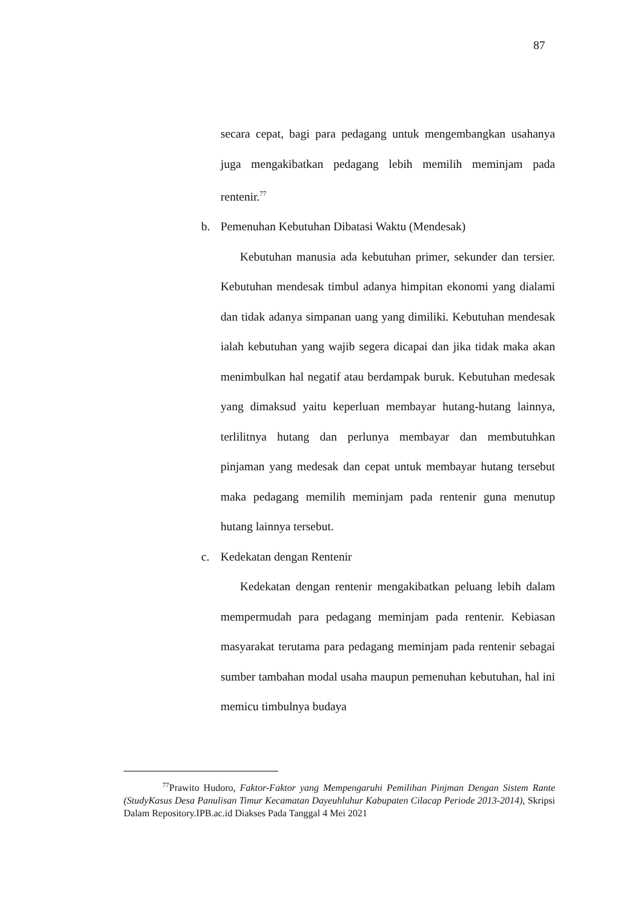87
secara cepat, bagi para pedagang untuk mengembangkan usahanya juga mengakibatkan pedagang lebih memilih meminjam pada rentenir.<sup>77</sup>
b. Pemenuhan Kebutuhan Dibatasi Waktu (Mendesak)
Kebutuhan manusia ada kebutuhan primer, sekunder dan tersier. Kebutuhan mendesak timbul adanya himpitan ekonomi yang dialami dan tidak adanya simpanan uang yang dimiliki. Kebutuhan mendesak ialah kebutuhan yang wajib segera dicapai dan jika tidak maka akan menimbulkan hal negatif atau berdampak buruk. Kebutuhan medesak yang dimaksud yaitu keperluan membayar hutang-hutang lainnya, terlilitnya hutang dan perlunya membayar dan membutuhkan pinjaman yang medesak dan cepat untuk membayar hutang tersebut maka pedagang memilih meminjam pada rentenir guna menutup hutang lainnya tersebut.
c. Kedekatan dengan Rentenir
Kedekatan dengan rentenir mengakibatkan peluang lebih dalam mempermudah para pedagang meminjam pada rentenir. Kebiasan masyarakat terutama para pedagang meminjam pada rentenir sebagai sumber tambahan modal usaha maupun pemenuhan kebutuhan, hal ini memicu timbulnya budaya
<sup>77</sup> Prawito Hudoro, Faktor-Faktor yang Mempengaruhi Pemilihan Pinjman Dengan Sistem Rante (StudyKasus Desa Panulisan Timur Kecamatan Dayeuhluhur Kabupaten Cilacap Periode 2013-2014), Skripsi Dalam Repository.IPB.ac.id Diakses Pada Tanggal 4 Mei 2021